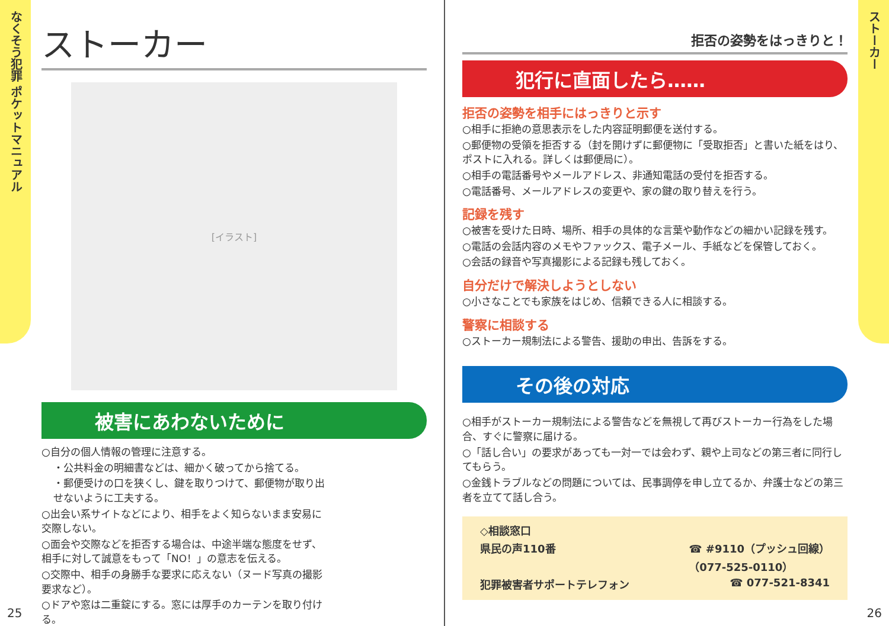なくそう犯罪 ポケットマニュアル
ストーカー
ストーカー
[イラスト]
被害にあわないために
○自分の個人情報の管理に注意する。
・公共料金の明細書などは、細かく破ってから捨てる。
・郵便受けの口を狭くし、鍵を取りつけて、郵便物が取り出せないように工夫する。
○出会い系サイトなどにより、相手をよく知らないまま安易に交際しない。
○面会や交際などを拒否する場合は、中途半端な態度をせず、相手に対して誠意をもって「NO！」の意志を伝える。
○交際中、相手の身勝手な要求に応えない（ヌード写真の撮影要求など）。
○ドアや窓は二重錠にする。窓には厚手のカーテンを取り付ける。
拒否の姿勢をはっきりと！
犯行に直面したら……
拒否の姿勢を相手にはっきりと示す
○相手に拒絶の意思表示をした内容証明郵便を送付する。
○郵便物の受領を拒否する（封を開けずに郵便物に「受取拒否」と書いた紙をはり、ポストに入れる。詳しくは郵便局に）。
○相手の電話番号やメールアドレス、非通知電話の受付を拒否する。
○電話番号、メールアドレスの変更や、家の鍵の取り替えを行う。
記録を残す
○被害を受けた日時、場所、相手の具体的な言葉や動作などの細かい記録を残す。
○電話の会話内容のメモやファックス、電子メール、手紙などを保管しておく。
○会話の録音や写真撮影による記録も残しておく。
自分だけで解決しようとしない
○小さなことでも家族をはじめ、信頼できる人に相談する。
警察に相談する
○ストーカー規制法による警告、援助の申出、告訴をする。
その後の対応
○相手がストーカー規制法による警告などを無視して再びストーカー行為をした場合、すぐに警察に届ける。
○「話し合い」の要求があっても一対一では会わず、親や上司などの第三者に同行してもらう。
○金銭トラブルなどの問題については、民事調停を申し立てるか、弁護士などの第三者を立てて話し合う。
◇相談窓口
県民の声110番 ☎ #9110（プッシュ回線）
（077-525-0110）
犯罪被害者サポートテレフォン ☎ 077-521-8341
25 26